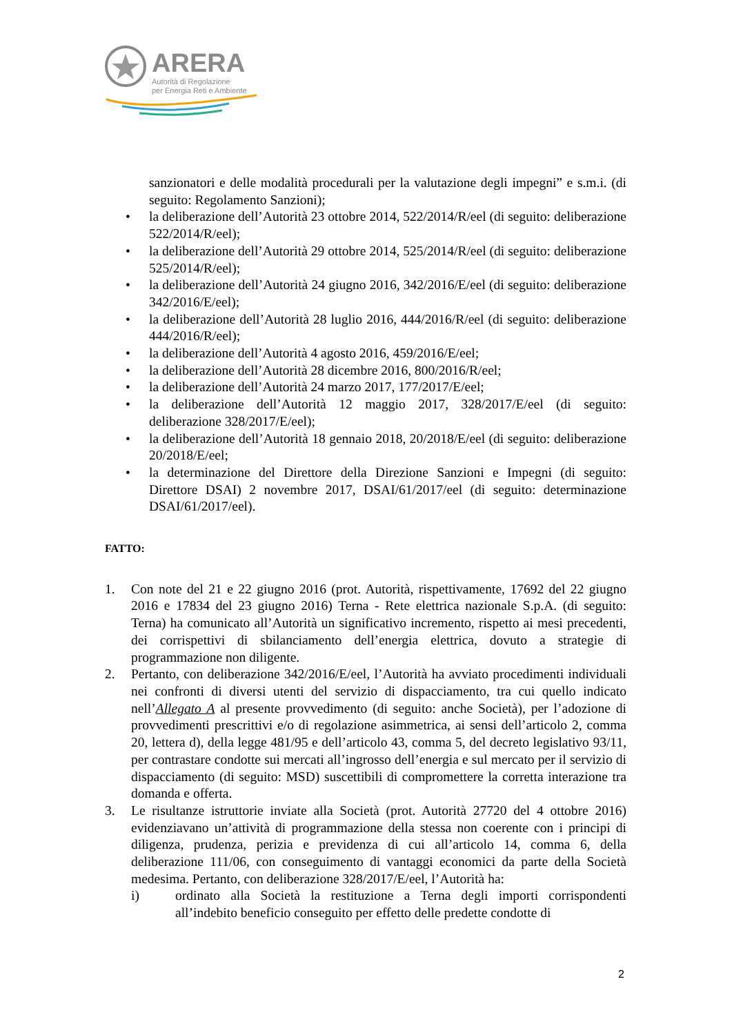ARERA
Autorità di Regolazione
per Energia Reti e Ambiente
sanzionatori e delle modalità procedurali per la valutazione degli impegni” e s.m.i. (di seguito: Regolamento Sanzioni);
• la deliberazione dell’Autorità 23 ottobre 2014, 522/2014/R/eel (di seguito: deliberazione 522/2014/R/eel);
• la deliberazione dell’Autorità 29 ottobre 2014, 525/2014/R/eel (di seguito: deliberazione 525/2014/R/eel);
• la deliberazione dell’Autorità 24 giugno 2016, 342/2016/E/eel (di seguito: deliberazione 342/2016/E/eel);
• la deliberazione dell’Autorità 28 luglio 2016, 444/2016/R/eel (di seguito: deliberazione 444/2016/R/eel);
• la deliberazione dell’Autorità 4 agosto 2016, 459/2016/E/eel;
• la deliberazione dell’Autorità 28 dicembre 2016, 800/2016/R/eel;
• la deliberazione dell’Autorità 24 marzo 2017, 177/2017/E/eel;
• la deliberazione dell’Autorità 12 maggio 2017, 328/2017/E/eel (di seguito: deliberazione 328/2017/E/eel);
• la deliberazione dell’Autorità 18 gennaio 2018, 20/2018/E/eel (di seguito: deliberazione 20/2018/E/eel;
• la determinazione del Direttore della Direzione Sanzioni e Impegni (di seguito: Direttore DSAI) 2 novembre 2017, DSAI/61/2017/eel (di seguito: determinazione DSAI/61/2017/eel).
FATTO:
1. Con note del 21 e 22 giugno 2016 (prot. Autorità, rispettivamente, 17692 del 22 giugno 2016 e 17834 del 23 giugno 2016) Terna - Rete elettrica nazionale S.p.A. (di seguito: Terna) ha comunicato all’Autorità un significativo incremento, rispetto ai mesi precedenti, dei corrispettivi di sbilanciamento dell’energia elettrica, dovuto a strategie di programmazione non diligente.
2. Pertanto, con deliberazione 342/2016/E/eel, l’Autorità ha avviato procedimenti individuali nei confronti di diversi utenti del servizio di dispacciamento, tra cui quello indicato nell’Allegato A al presente provvedimento (di seguito: anche Società), per l’adozione di provvedimenti prescrittivi e/o di regolazione asimmetrica, ai sensi dell’articolo 2, comma 20, lettera d), della legge 481/95 e dell’articolo 43, comma 5, del decreto legislativo 93/11, per contrastare condotte sui mercati all’ingrosso dell’energia e sul mercato per il servizio di dispacciamento (di seguito: MSD) suscettibili di compromettere la corretta interazione tra domanda e offerta.
3. Le risultanze istruttorie inviate alla Società (prot. Autorità 27720 del 4 ottobre 2016) evidenziavano un’attività di programmazione della stessa non coerente con i principi di diligenza, prudenza, perizia e previdenza di cui all’articolo 14, comma 6, della deliberazione 111/06, con conseguimento di vantaggi economici da parte della Società medesima. Pertanto, con deliberazione 328/2017/E/eel, l’Autorità ha:
i) ordinato alla Società la restituzione a Terna degli importi corrispondenti all’indebito beneficio conseguito per effetto delle predette condotte di
2